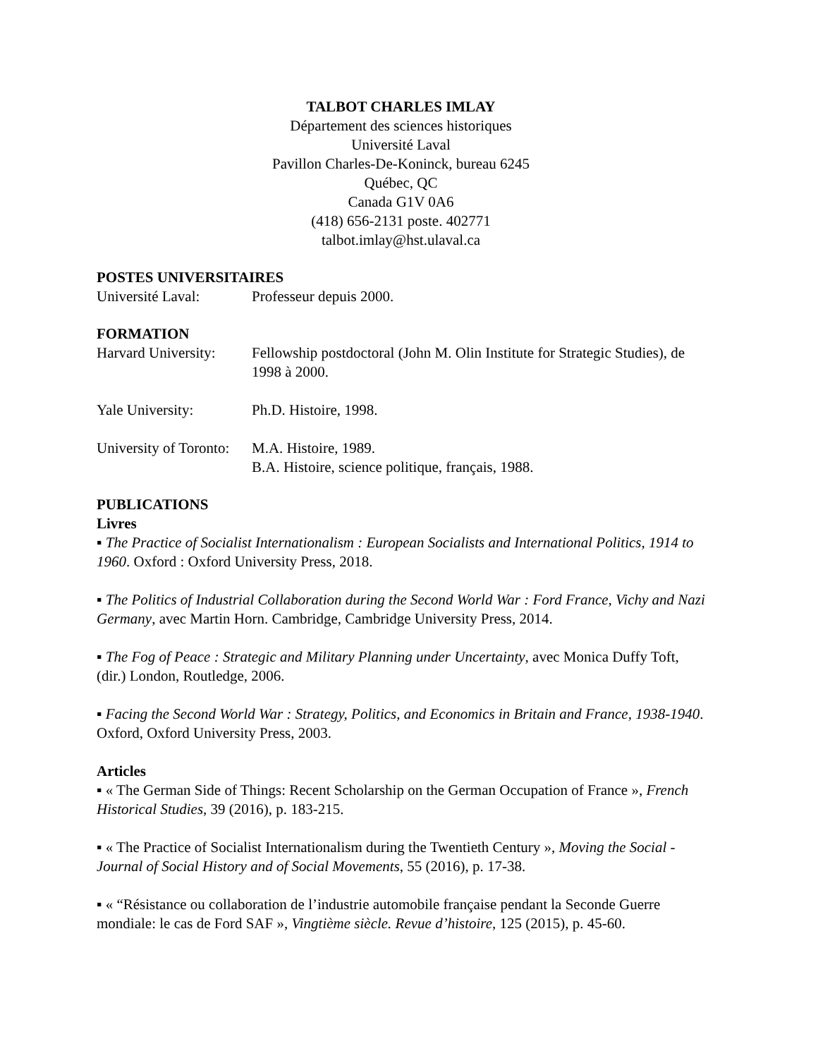TALBOT CHARLES IMLAY
Département des sciences historiques
Université Laval
Pavillon Charles-De-Koninck, bureau 6245
Québec, QC
Canada G1V 0A6
(418) 656-2131 poste. 402771
talbot.imlay@hst.ulaval.ca
POSTES UNIVERSITAIRES
Université Laval: Professeur depuis 2000.
FORMATION
Harvard University:
Fellowship postdoctoral (John M. Olin Institute for Strategic Studies), de 1998 à 2000.
Yale University: Ph.D. Histoire, 1998.
University of Toronto:
M.A. Histoire, 1989.
B.A. Histoire, science politique, français, 1988.
PUBLICATIONS
Livres
▪ The Practice of Socialist Internationalism : European Socialists and International Politics, 1914 to 1960. Oxford : Oxford University Press, 2018.
▪ The Politics of Industrial Collaboration during the Second World War : Ford France, Vichy and Nazi Germany, avec Martin Horn. Cambridge, Cambridge University Press, 2014.
▪ The Fog of Peace : Strategic and Military Planning under Uncertainty, avec Monica Duffy Toft, (dir.) London, Routledge, 2006.
▪ Facing the Second World War : Strategy, Politics, and Economics in Britain and France, 1938-1940. Oxford, Oxford University Press, 2003.
Articles
▪ « The German Side of Things: Recent Scholarship on the German Occupation of France », French Historical Studies, 39 (2016), p. 183-215.
▪ « The Practice of Socialist Internationalism during the Twentieth Century », Moving the Social - Journal of Social History and of Social Movements, 55 (2016), p. 17-38.
▪ « “Résistance ou collaboration de l’industrie automobile française pendant la Seconde Guerre mondiale: le cas de Ford SAF », Vingtième siècle. Revue d’histoire, 125 (2015), p. 45-60.